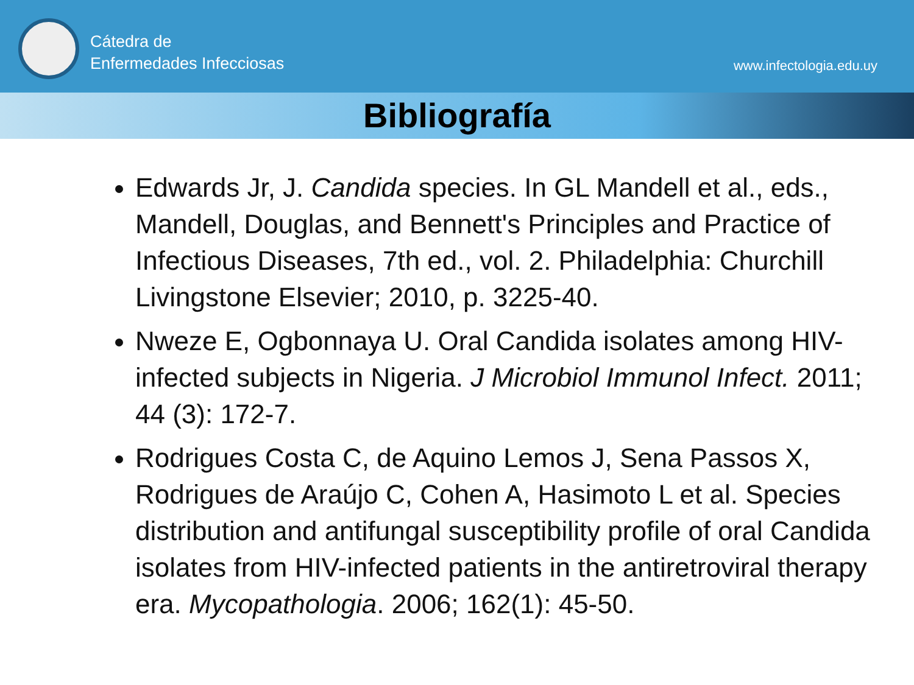Cátedra de
Enfermedades Infecciosas
www.infectologia.edu.uy
Bibliografía
Edwards Jr, J. Candida species. In GL Mandell et al., eds., Mandell, Douglas, and Bennett's Principles and Practice of Infectious Diseases, 7th ed., vol. 2. Philadelphia: Churchill Livingstone Elsevier; 2010, p. 3225-40.
Nweze E, Ogbonnaya U. Oral Candida isolates among HIV-infected subjects in Nigeria. J Microbiol Immunol Infect. 2011; 44 (3): 172-7.
Rodrigues Costa C, de Aquino Lemos J, Sena Passos X, Rodrigues de Araújo C, Cohen A, Hasimoto L et al. Species distribution and antifungal susceptibility profile of oral Candida isolates from HIV-infected patients in the antiretroviral therapy era. Mycopathologia. 2006; 162(1): 45-50.